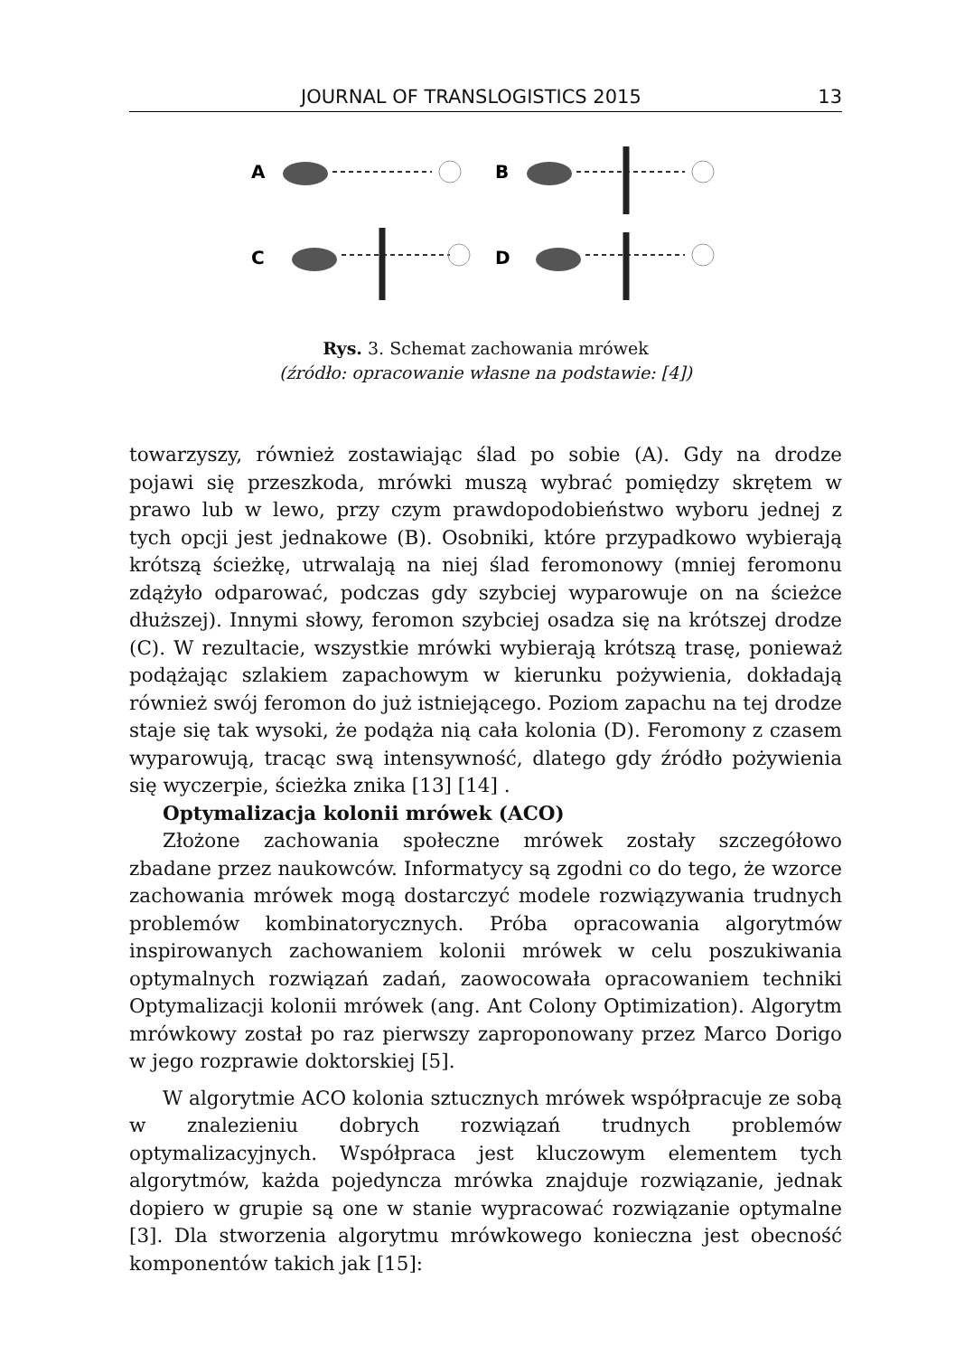JOURNAL OF TRANSLOGISTICS 2015 13
A
B
C
D
Rys. 3. Schemat zachowania mrówek
(źródło: opracowanie własne na podstawie: [4])
towarzyszy, również zostawiając ślad po sobie (A). Gdy na drodze pojawi się przeszkoda, mrówki muszą wybrać pomiędzy skrętem w prawo lub w lewo, przy czym prawdopodobieństwo wyboru jednej z tych opcji jest jednakowe (B). Osobniki, które przypadkowo wybierają krótszą ścieżkę, utrwalają na niej ślad feromonowy (mniej feromonu zdążyło odparować, podczas gdy szybciej wyparowuje on na ścieżce dłuższej). Innymi słowy, feromon szybciej osadza się na krótszej drodze (C). W rezultacie, wszystkie mrówki wybierają krótszą trasę, ponieważ podążając szlakiem zapachowym w kierunku pożywienia, dokładają również swój feromon do już istniejącego. Poziom zapachu na tej drodze staje się tak wysoki, że podąża nią cała kolonia (D). Feromony z czasem wyparowują, tracąc swą intensywność, dlatego gdy źródło pożywienia się wyczerpie, ścieżka znika [13] [14] .
Optymalizacja kolonii mrówek (ACO)
Złożone zachowania społeczne mrówek zostały szczegółowo zbadane przez naukowców. Informatycy są zgodni co do tego, że wzorce zachowania mrówek mogą dostarczyć modele rozwiązywania trudnych problemów kombinatorycznych. Próba opracowania algorytmów inspirowanych zachowaniem kolonii mrówek w celu poszukiwania optymalnych rozwiązań zadań, zaowocowała opracowaniem techniki Optymalizacji kolonii mrówek (ang. Ant Colony Optimization). Algorytm mrówkowy został po raz pierwszy zaproponowany przez Marco Dorigo w jego rozprawie doktorskiej [5].
W algorytmie ACO kolonia sztucznych mrówek współpracuje ze sobą w znalezieniu dobrych rozwiązań trudnych problemów optymalizacyjnych. Współpraca jest kluczowym elementem tych algorytmów, każda pojedyncza mrówka znajduje rozwiązanie, jednak dopiero w grupie są one w stanie wypracować rozwiązanie optymalne [3]. Dla stworzenia algorytmu mrówkowego konieczna jest obecność komponentów takich jak [15]: